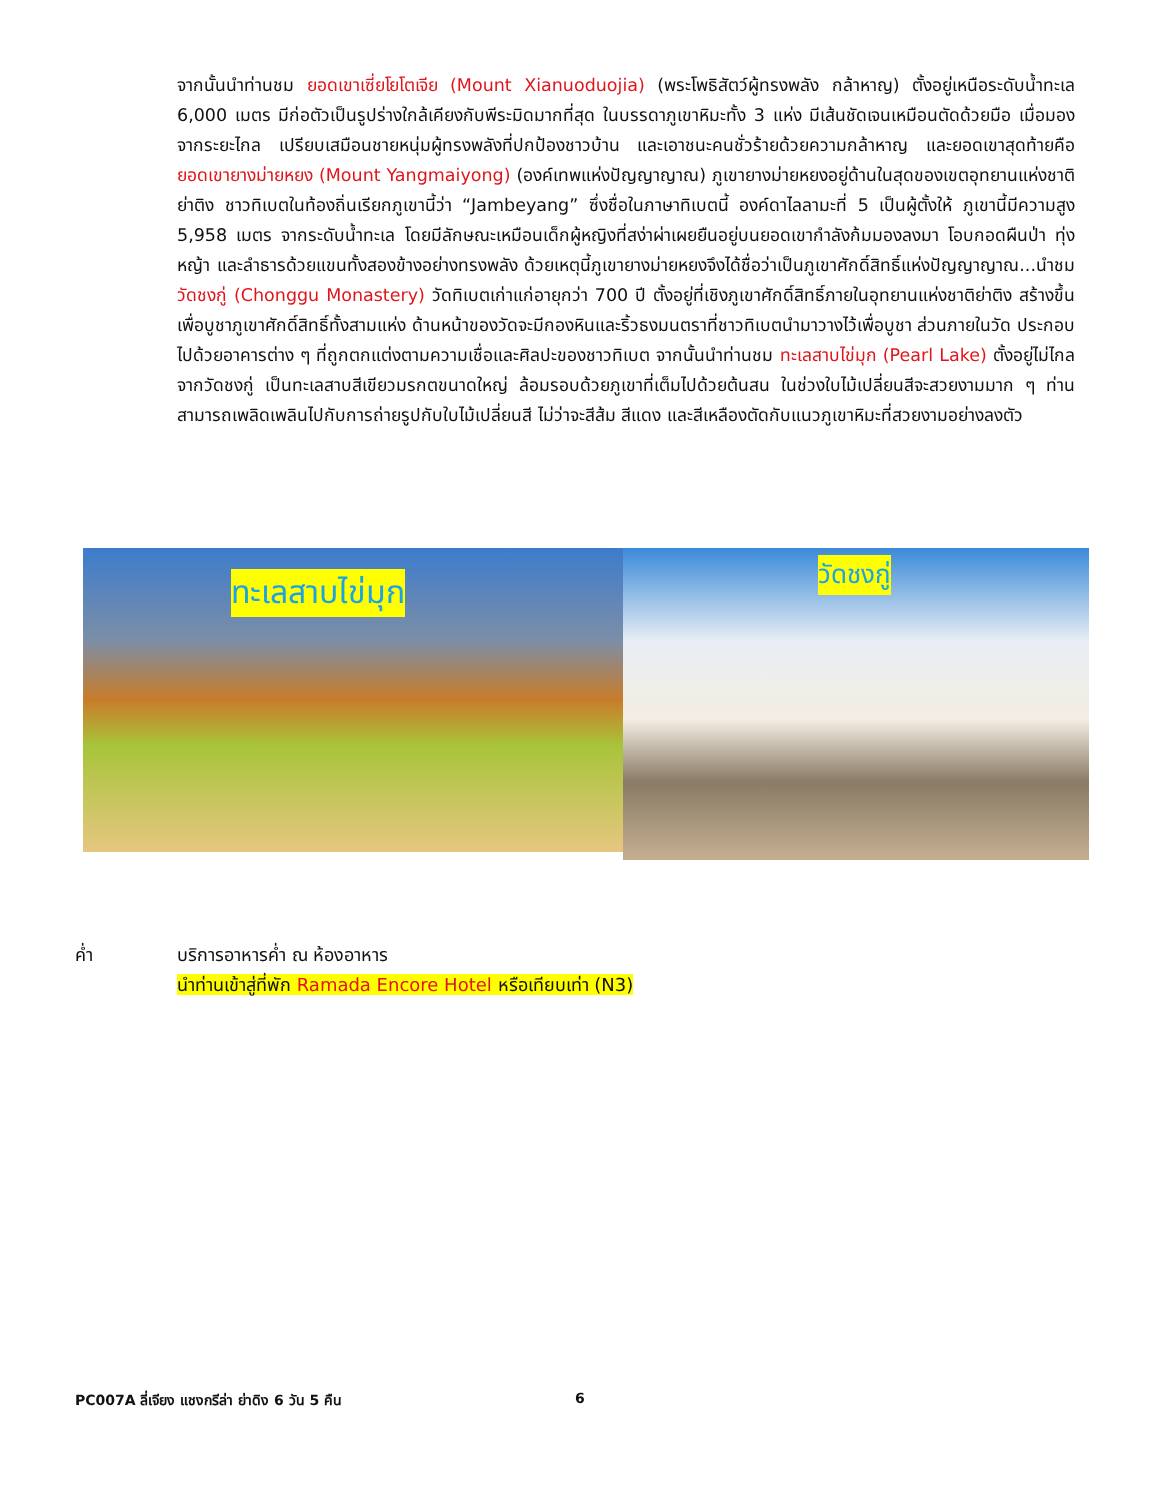จากนั้นนำท่านชม ยอดเขาเซี่ยโยโตเจีย (Mount Xianuoduojia) (พระโพธิสัตว์ผู้ทรงพลัง กล้าหาญ) ตั้งอยู่เหนือระดับน้ำทะเล 6,000 เมตร มีก่อตัวเป็นรูปร่างใกล้เคียงกับพีระมิดมากที่สุด ในบรรดาภูเขาหิมะทั้ง 3 แห่ง มีเส้นชัดเจนเหมือนตัดด้วยมือ เมื่อมองจากระยะไกล เปรียบเสมือนชายหนุ่มผู้ทรงพลังที่ปกป้องชาวบ้าน และเอาชนะคนชั่วร้ายด้วยความกล้าหาญ และยอดเขาสุดท้ายคือ ยอดเขายางม่ายหยง (Mount Yangmaiyong) (องค์เทพแห่งปัญญาญาณ) ภูเขายางม่ายหยงอยู่ด้านในสุดของเขตอุทยานแห่งชาติย่าติง ชาวทิเบตในท้องถิ่นเรียกภูเขานี้ว่า “Jambeyang” ซึ่งชื่อในภาษาทิเบตนี้ องค์ดาไลลามะที่ 5 เป็นผู้ตั้งให้ ภูเขานี้มีความสูง 5,958 เมตร จากระดับน้ำทะเล โดยมีลักษณะเหมือนเด็กผู้หญิงที่สง่าผ่าเผยยืนอยู่บนยอดเขากำลังก้มมองลงมา โอบกอดผืนป่า ทุ่งหญ้า และลำธารด้วยแขนทั้งสองข้างอย่างทรงพลัง ด้วยเหตุนี้ภูเขายางม่ายหยงจึงได้ชื่อว่าเป็นภูเขาศักดิ์สิทธิ์แห่งปัญญาญาณ...นำชม วัดชงกู่ (Chonggu Monastery) วัดทิเบตเก่าแก่อายุกว่า 700 ปี ตั้งอยู่ที่เชิงภูเขาศักดิ์สิทธิ์ภายในอุทยานแห่งชาติย่าติง สร้างขึ้นเพื่อบูชาภูเขาศักดิ์สิทธิ์ทั้งสามแห่ง ด้านหน้าของวัดจะมีกองหินและริ้วธงมนตราที่ชาวทิเบตนำมาวางไว้เพื่อบูชา ส่วนภายในวัด ประกอบไปด้วยอาคารต่าง ๆ ที่ถูกตกแต่งตามความเชื่อและศิลปะของชาวทิเบต จากนั้นนำท่านชม ทะเลสาบไข่มุก (Pearl Lake) ตั้งอยู่ไม่ไกลจากวัดชงกู่ เป็นทะเลสาบสีเขียวมรกตขนาดใหญ่ ล้อมรอบด้วยภูเขาที่เต็มไปด้วยต้นสน ในช่วงใบไม้เปลี่ยนสีจะสวยงามมาก ๆ ท่านสามารถเพลิดเพลินไปกับการถ่ายรูปกับใบไม้เปลี่ยนสี ไม่ว่าจะสีส้ม สีแดง และสีเหลืองตัดกับแนวภูเขาหิมะที่สวยงามอย่างลงตัว
ทะเลสาบไข่มุก
วัดชงกู่
ค่ำ บริการอาหารค่ำ ณ ห้องอาหาร
นำท่านเข้าสู่ที่พัก Ramada Encore Hotel หรือเทียบเท่า (N3)
PC007A ลี่เจียง แชงกรีล่า ย่าดิง 6 วัน 5 คืน 6